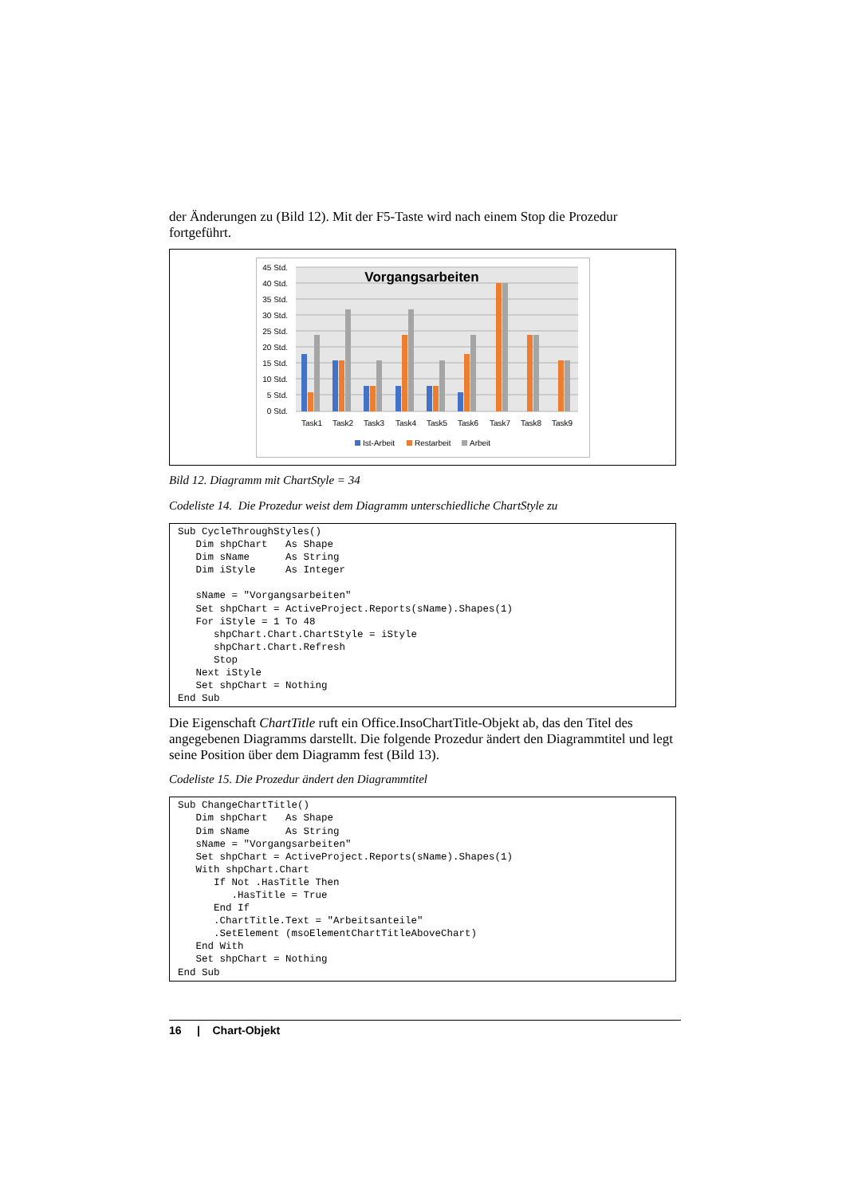der Änderungen zu (Bild 12). Mit der F5-Taste wird nach einem Stop die Prozedur fortgeführt.
45 Std.
40 Std.
35 Std.
30 Std.
25 Std.
20 Std.
15 Std.
10 Std.
5 Std.
0 Std.
Vorgangsarbeiten
Task1
Task2
Task3
Task4
Task5
Task6
Task7
Task8
Task9
Ist-Arbeit
Restarbeit
Arbeit
Bild 12. Diagramm mit ChartStyle = 34
Codeliste 14. Die Prozedur weist dem Diagramm unterschiedliche ChartStyle zu
Sub CycleThroughStyles() Dim shpChart As Shape Dim sName As String Dim iStyle As Integer sName = "Vorgangsarbeiten" Set shpChart = ActiveProject.Reports(sName).Shapes(1) For iStyle = 1 To 48 shpChart.Chart.ChartStyle = iStyle shpChart.Chart.Refresh Stop Next iStyle Set shpChart = Nothing End Sub
Die Eigenschaft ChartTitle ruft ein Office.InsoChartTitle-Objekt ab, das den Titel des angegebenen Diagramms darstellt. Die folgende Prozedur ändert den Diagrammtitel und legt seine Position über dem Diagramm fest (Bild 13).
Codeliste 15. Die Prozedur ändert den Diagrammtitel
Sub ChangeChartTitle() Dim shpChart As Shape Dim sName As String sName = "Vorgangsarbeiten" Set shpChart = ActiveProject.Reports(sName).Shapes(1) With shpChart.Chart If Not .HasTitle Then .HasTitle = True End If .ChartTitle.Text = "Arbeitsanteile" .SetElement (msoElementChartTitleAboveChart) End With Set shpChart = Nothing End Sub
16 | Chart-Objekt